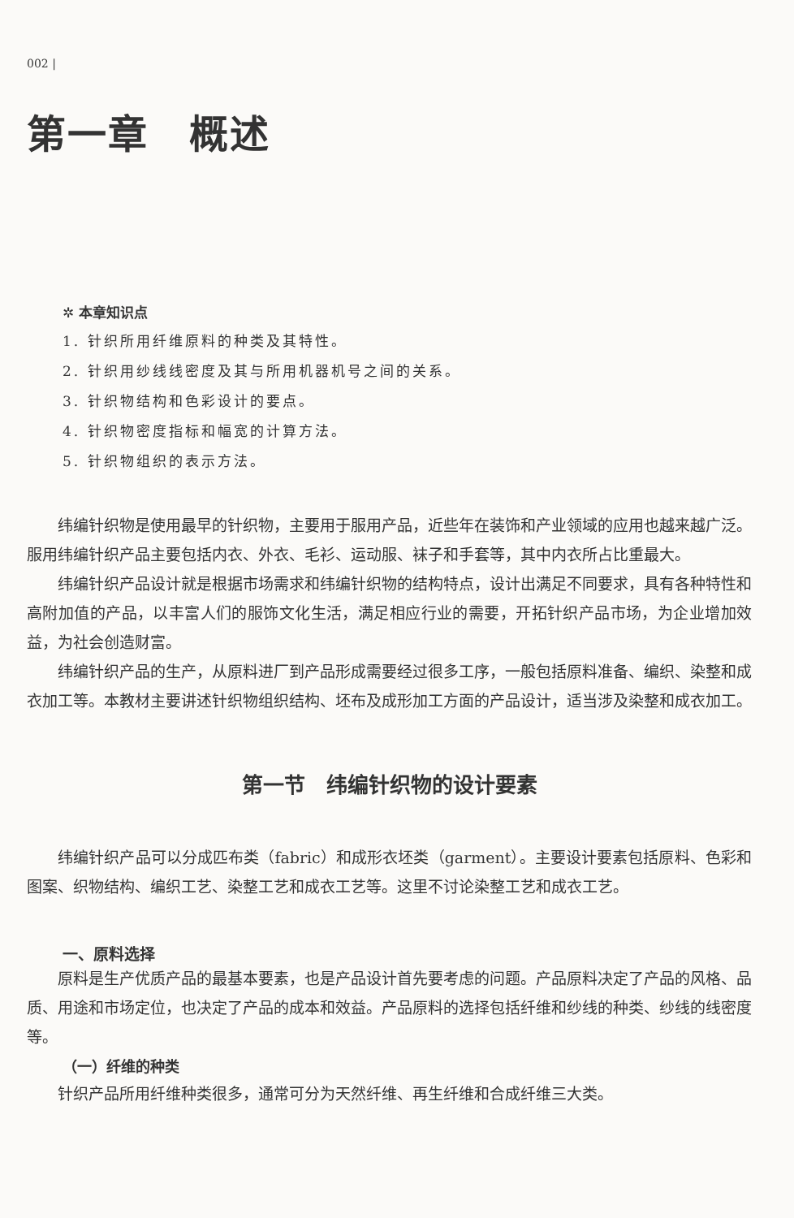002 |
第一章　概述
✲ 本章知识点
1. 针织所用纤维原料的种类及其特性。
2. 针织用纱线线密度及其与所用机器机号之间的关系。
3. 针织物结构和色彩设计的要点。
4. 针织物密度指标和幅宽的计算方法。
5. 针织物组织的表示方法。
纬编针织物是使用最早的针织物，主要用于服用产品，近些年在装饰和产业领域的应用也越来越广泛。服用纬编针织产品主要包括内衣、外衣、毛衫、运动服、袜子和手套等，其中内衣所占比重最大。
纬编针织产品设计就是根据市场需求和纬编针织物的结构特点，设计出满足不同要求，具有各种特性和高附加值的产品，以丰富人们的服饰文化生活，满足相应行业的需要，开拓针织产品市场，为企业增加效益，为社会创造财富。
纬编针织产品的生产，从原料进厂到产品形成需要经过很多工序，一般包括原料准备、编织、染整和成衣加工等。本教材主要讲述针织物组织结构、坯布及成形加工方面的产品设计，适当涉及染整和成衣加工。
第一节　纬编针织物的设计要素
纬编针织产品可以分成匹布类（fabric）和成形衣坯类（garment）。主要设计要素包括原料、色彩和图案、织物结构、编织工艺、染整工艺和成衣工艺等。这里不讨论染整工艺和成衣工艺。
一、原料选择
原料是生产优质产品的最基本要素，也是产品设计首先要考虑的问题。产品原料决定了产品的风格、品质、用途和市场定位，也决定了产品的成本和效益。产品原料的选择包括纤维和纱线的种类、纱线的线密度等。
（一）纤维的种类
针织产品所用纤维种类很多，通常可分为天然纤维、再生纤维和合成纤维三大类。